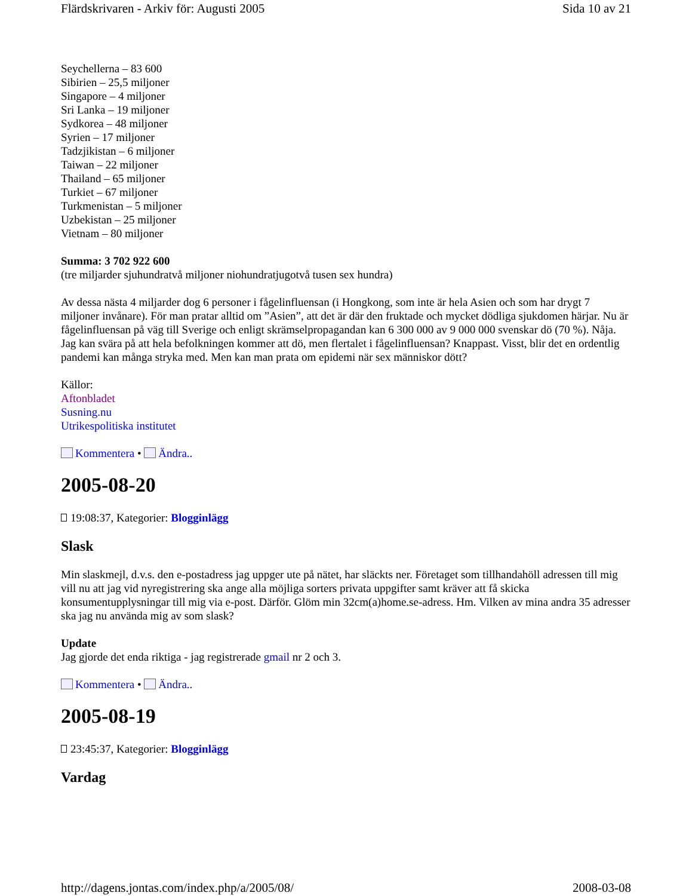Flärdskrivaren - Arkiv för: Augusti 2005 Sida 10 av 21
Seychellerna – 83 600
Sibirien – 25,5 miljoner
Singapore – 4 miljoner
Sri Lanka – 19 miljoner
Sydkorea – 48 miljoner
Syrien – 17 miljoner
Tadzjikistan – 6 miljoner
Taiwan – 22 miljoner
Thailand – 65 miljoner
Turkiet – 67 miljoner
Turkmenistan – 5 miljoner
Uzbekistan – 25 miljoner
Vietnam – 80 miljoner
Summa: 3 702 922 600
(tre miljarder sjuhundratvå miljoner niohundratjugotvå tusen sex hundra)
Av dessa nästa 4 miljarder dog 6 personer i fågelinfluensan (i Hongkong, som inte är hela Asien och som har drygt 7 miljoner invånare). För man pratar alltid om ”Asien”, att det är där den fruktade och mycket dödliga sjukdomen härjar. Nu är fågelinfluensan på väg till Sverige och enligt skrämselpropagandan kan 6 300 000 av 9 000 000 svenskar dö (70 %). Nåja. Jag kan svära på att hela befolkningen kommer att dö, men flertalet i fågelinfluensan? Knappast. Visst, blir det en ordentlig pandemi kan många stryka med. Men kan man prata om epidemi när sex människor dött?
Källor:
Aftonbladet
Susning.nu
Utrikespolitiska institutet
Kommentera • Ändra..
2005-08-20
19:08:37, Kategorier: Blogginlägg
Slask
Min slaskmejl, d.v.s. den e-postadress jag uppger ute på nätet, har släckts ner. Företaget som tillhandahöll adressen till mig vill nu att jag vid nyregistrering ska ange alla möjliga sorters privata uppgifter samt kräver att få skicka konsumentupplysningar till mig via e-post. Därför. Glöm min 32cm(a)home.se-adress. Hm. Vilken av mina andra 35 adresser ska jag nu använda mig av som slask?
Update
Jag gjorde det enda riktiga - jag registrerade gmail nr 2 och 3.
Kommentera • Ändra..
2005-08-19
23:45:37, Kategorier: Blogginlägg
Vardag
http://dagens.jontas.com/index.php/a/2005/08/ 2008-03-08